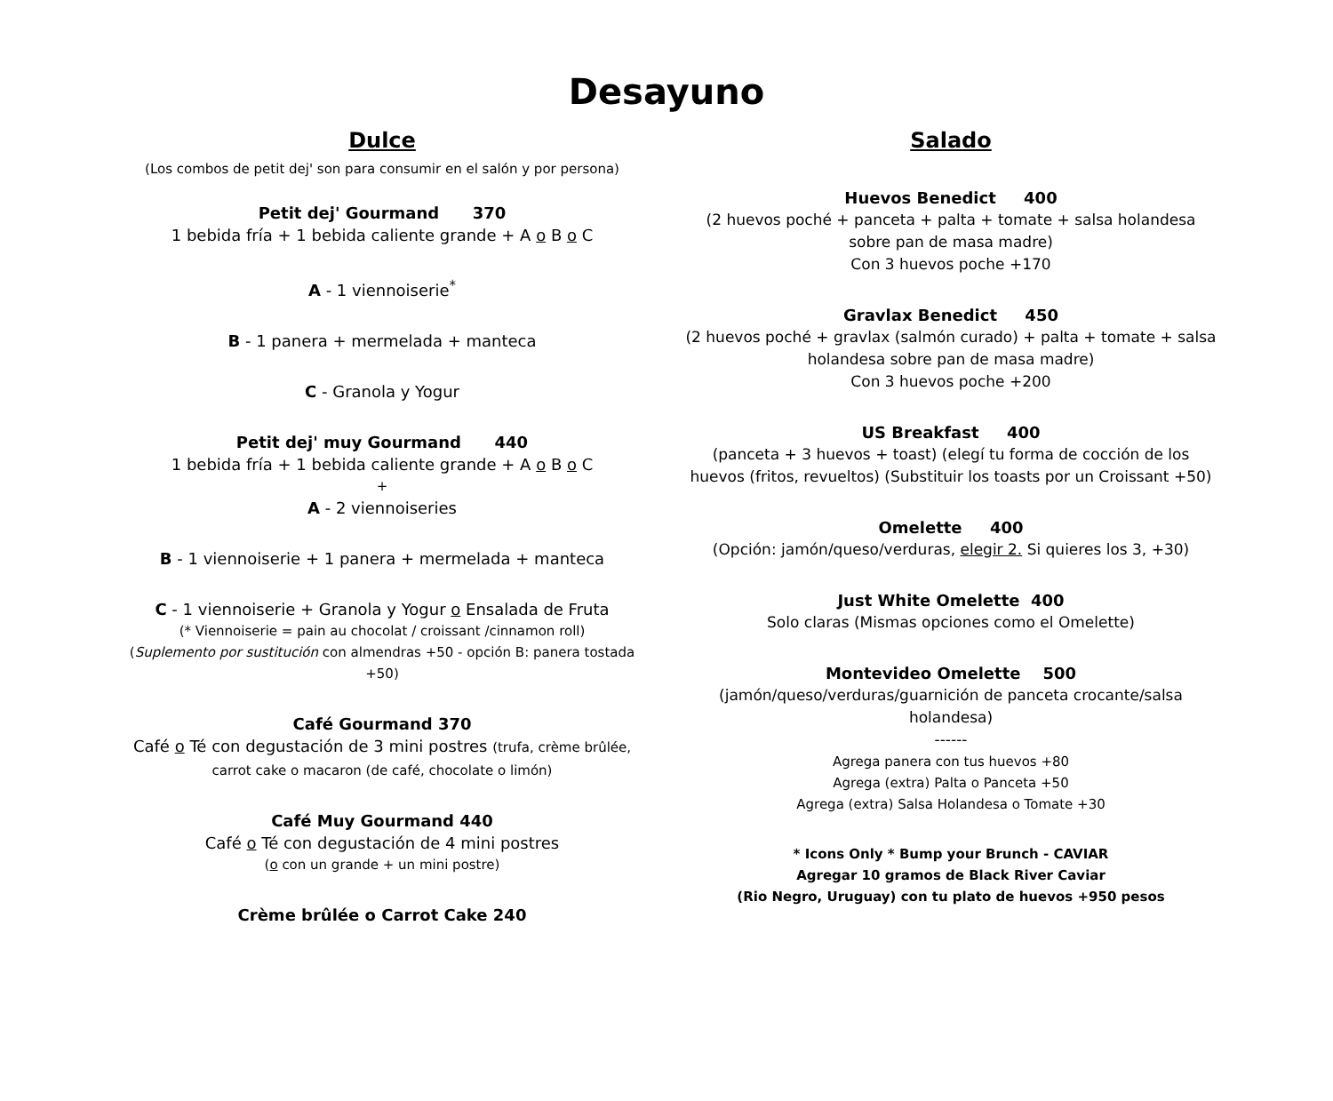Desayuno
Dulce
(Los combos de petit dej' son para consumir en el salón y por persona)
Petit dej' Gourmand 370
1 bebida fría + 1 bebida caliente grande + A o B o C
A - 1 viennoiserie<sup>*</sup>
B - 1 panera + mermelada + manteca
C - Granola y Yogur
Petit dej' muy Gourmand 440
1 bebida fría + 1 bebida caliente grande + A o B o C
+
A - 2 viennoiseries
B - 1 viennoiserie + 1 panera + mermelada + manteca
C - 1 viennoiserie + Granola y Yogur o Ensalada de Fruta
(* Viennoiserie = pain au chocolat / croissant /cinnamon roll)
(Suplemento por sustitución con almendras +50 - opción B: panera tostada +50)
Café Gourmand 370
Café o Té con degustación de 3 mini postres (trufa, crème brûlée, carrot cake o macaron (de café, chocolate o limón)
Café Muy Gourmand 440
Café o Té con degustación de 4 mini postres
(o con un grande + un mini postre)
Crème brûlée o Carrot Cake 240
Salado
Huevos Benedict 400
(2 huevos poché + panceta + palta + tomate + salsa holandesa sobre pan de masa madre)
Con 3 huevos poche +170
Gravlax Benedict 450
(2 huevos poché + gravlax (salmón curado) + palta + tomate + salsa holandesa sobre pan de masa madre)
Con 3 huevos poche +200
US Breakfast 400
(panceta + 3 huevos + toast) (elegí tu forma de cocción de los huevos (fritos, revueltos) (Substituir los toasts por un Croissant +50)
Omelette 400
(Opción: jamón/queso/verduras, elegir 2. Si quieres los 3, +30)
Just White Omelette 400
Solo claras (Mismas opciones como el Omelette)
Montevideo Omelette 500
(jamón/queso/verduras/guarnición de panceta crocante/salsa holandesa)
------
Agrega panera con tus huevos +80
Agrega (extra) Palta o Panceta +50
Agrega (extra) Salsa Holandesa o Tomate +30
* Icons Only * Bump your Brunch - CAVIAR
Agregar 10 gramos de Black River Caviar
(Rio Negro, Uruguay) con tu plato de huevos +950 pesos